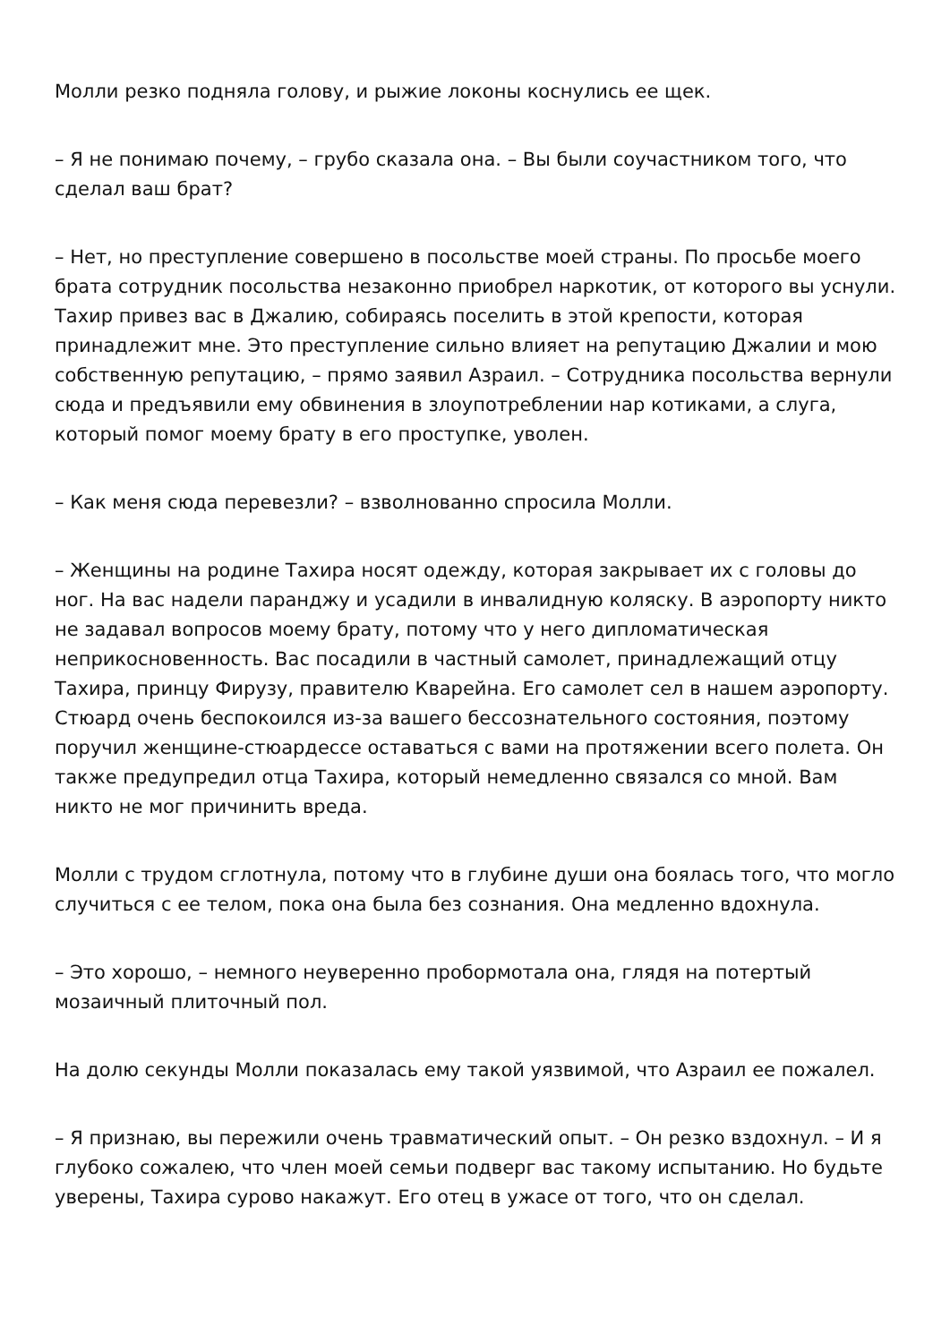Молли резко подняла голову, и рыжие локоны коснулись ее щек.
– Я не понимаю почему, – грубо сказала она. – Вы были соучастником того, что сделал ваш брат?
– Нет, но преступление совершено в посольстве моей страны. По просьбе моего брата сотрудник посольства незаконно приобрел наркотик, от которого вы уснули. Тахир привез вас в Джалию, собираясь поселить в этой крепости, которая принадлежит мне. Это преступление сильно влияет на репутацию Джалии и мою собственную репутацию, – прямо заявил Азраил. – Сотрудника посольства вернули сюда и предъявили ему обвинения в злоупотреблении нар котиками, а слуга, который помог моему брату в его проступке, уволен.
– Как меня сюда перевезли? – взволнованно спросила Молли.
– Женщины на родине Тахира носят одежду, которая закрывает их с головы до ног. На вас надели паранджу и усадили в инвалидную коляску. В аэропорту никто не задавал вопросов моему брату, потому что у него дипломатическая неприкосновенность. Вас посадили в частный самолет, принадлежащий отцу Тахира, принцу Фирузу, правителю Кварейна. Его самолет сел в нашем аэропорту. Стюард очень беспокоился из-за вашего бессознательного состояния, поэтому поручил женщине-стюардессе оставаться с вами на протяжении всего полета. Он также предупредил отца Тахира, который немедленно связался со мной. Вам никто не мог причинить вреда.
Молли с трудом сглотнула, потому что в глубине души она боялась того, что могло случиться с ее телом, пока она была без сознания. Она медленно вдохнула.
– Это хорошо, – немного неуверенно пробормотала она, глядя на потертый мозаичный плиточный пол.
На долю секунды Молли показалась ему такой уязвимой, что Азраил ее пожалел.
– Я признаю, вы пережили очень травматический опыт. – Он резко вздохнул. – И я глубоко сожалею, что член моей семьи подверг вас такому испытанию. Но будьте уверены, Тахира сурово накажут. Его отец в ужасе от того, что он сделал.